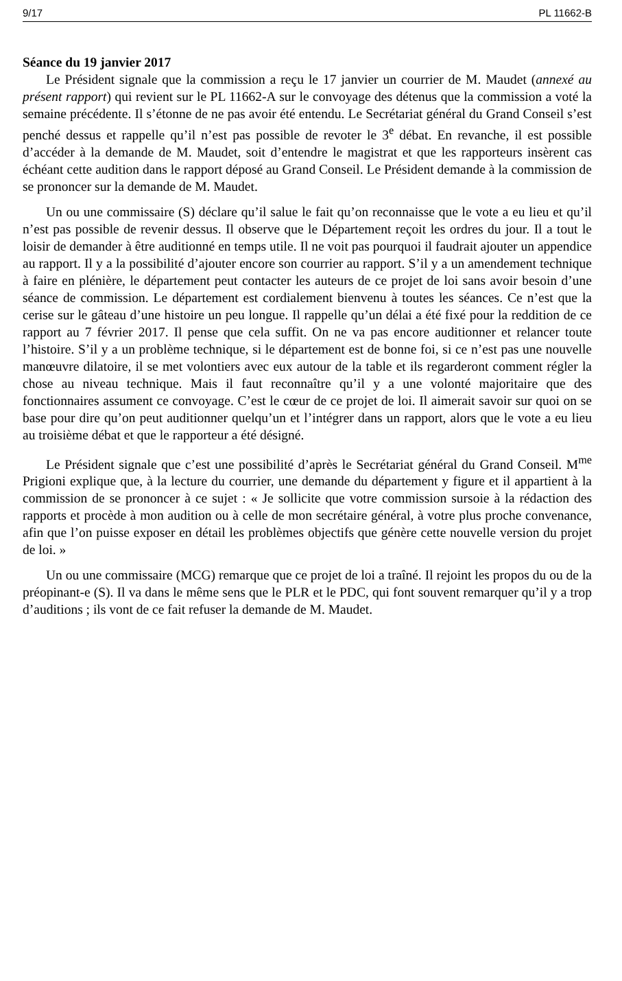9/17 PL 11662-B
Séance du 19 janvier 2017
Le Président signale que la commission a reçu le 17 janvier un courrier de M. Maudet (annexé au présent rapport) qui revient sur le PL 11662-A sur le convoyage des détenus que la commission a voté la semaine précédente. Il s’étonne de ne pas avoir été entendu. Le Secrétariat général du Grand Conseil s’est penché dessus et rappelle qu’il n’est pas possible de revoter le 3<sup>e</sup> débat. En revanche, il est possible d’accéder à la demande de M. Maudet, soit d’entendre le magistrat et que les rapporteurs insèrent cas échéant cette audition dans le rapport déposé au Grand Conseil. Le Président demande à la commission de se prononcer sur la demande de M. Maudet.
Un ou une commissaire (S) déclare qu’il salue le fait qu’on reconnaisse que le vote a eu lieu et qu’il n’est pas possible de revenir dessus. Il observe que le Département reçoit les ordres du jour. Il a tout le loisir de demander à être auditionné en temps utile. Il ne voit pas pourquoi il faudrait ajouter un appendice au rapport. Il y a la possibilité d’ajouter encore son courrier au rapport. S’il y a un amendement technique à faire en plénière, le département peut contacter les auteurs de ce projet de loi sans avoir besoin d’une séance de commission. Le département est cordialement bienvenu à toutes les séances. Ce n’est que la cerise sur le gâteau d’une histoire un peu longue. Il rappelle qu’un délai a été fixé pour la reddition de ce rapport au 7 février 2017. Il pense que cela suffit. On ne va pas encore auditionner et relancer toute l’histoire. S’il y a un problème technique, si le département est de bonne foi, si ce n’est pas une nouvelle manœuvre dilatoire, il se met volontiers avec eux autour de la table et ils regarderont comment régler la chose au niveau technique. Mais il faut reconnaître qu’il y a une volonté majoritaire que des fonctionnaires assument ce convoyage. C’est le cœur de ce projet de loi. Il aimerait savoir sur quoi on se base pour dire qu’on peut auditionner quelqu’un et l’intégrer dans un rapport, alors que le vote a eu lieu au troisième débat et que le rapporteur a été désigné.
Le Président signale que c’est une possibilité d’après le Secrétariat général du Grand Conseil. M<sup>me</sup> Prigioni explique que, à la lecture du courrier, une demande du département y figure et il appartient à la commission de se prononcer à ce sujet : « Je sollicite que votre commission sursoie à la rédaction des rapports et procède à mon audition ou à celle de mon secrétaire général, à votre plus proche convenance, afin que l’on puisse exposer en détail les problèmes objectifs que génère cette nouvelle version du projet de loi. »
Un ou une commissaire (MCG) remarque que ce projet de loi a traîné. Il rejoint les propos du ou de la préopinant-e (S). Il va dans le même sens que le PLR et le PDC, qui font souvent remarquer qu’il y a trop d’auditions ; ils vont de ce fait refuser la demande de M. Maudet.